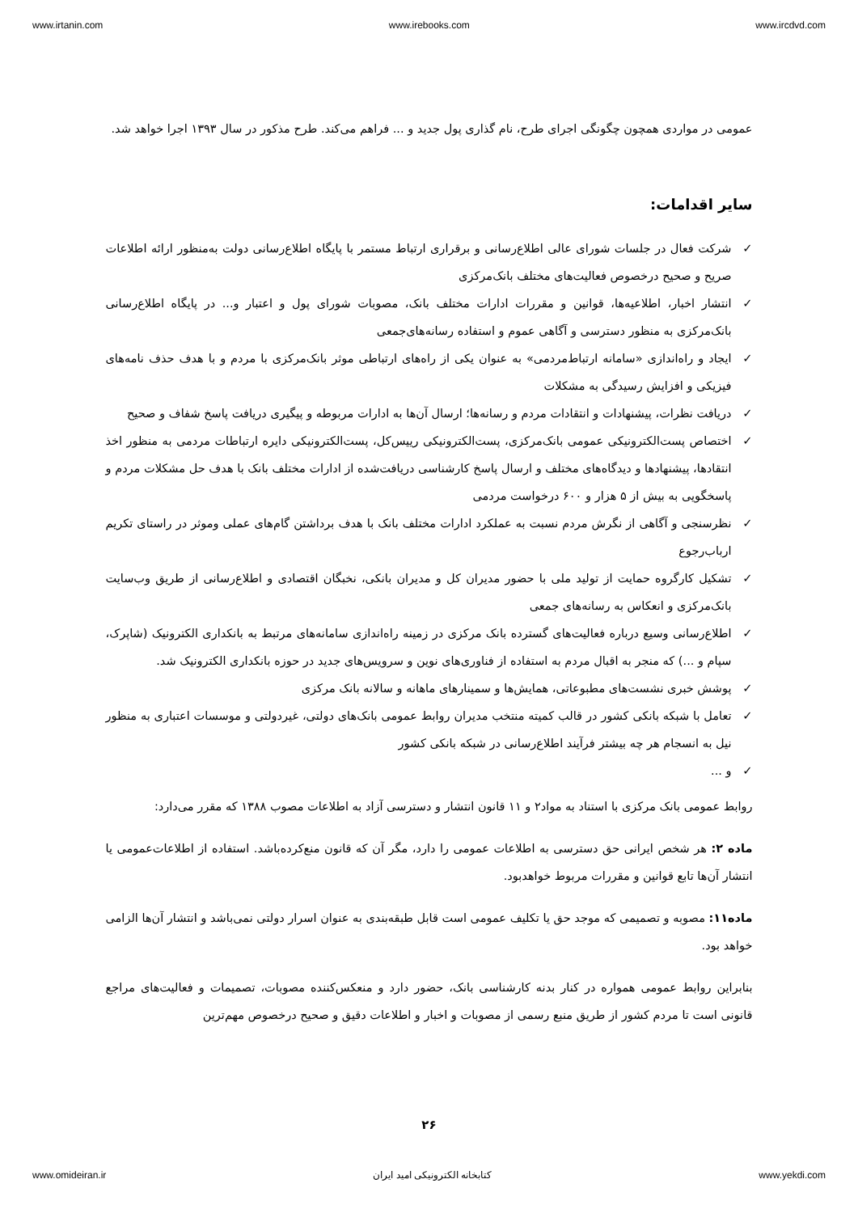www.irtanin.com www.irebooks.com www.ircdvd.com
عمومی در مواردی همچون چگونگی اجرای طرح، نام گذاری پول جدید و ... فراهم می‌کند. طرح مذکور در سال ۱۳۹۳ اجرا خواهد شد.
سایر اقدامات:
✓ شرکت فعال در جلسات شورای عالی اطلاع‌رسانی و برقراری ارتباط مستمر با پایگاه اطلاع‌رسانی دولت به‌منظور ارائه اطلاعات صریح و صحیح درخصوص فعالیت‌های مختلف بانک‌مرکزی
✓ انتشار اخبار، اطلاعیه‌ها، قوانین و مقررات ادارات مختلف بانک، مصوبات شورای پول و اعتبار و... در پایگاه اطلاع‌رسانی بانک‌مرکزی به منظور دسترسی و آگاهی عموم و استفاده رسانه‌های‌جمعی
✓ ایجاد و راه‌اندازی «سامانه ارتباط‌مردمی» به عنوان یکی از راه‌های ارتباطی موثر بانک‌مرکزی با مردم و با هدف حذف نامه‌های فیزیکی و افزایش رسیدگی به مشکلات
✓ دریافت نظرات، پیشنهادات و انتقادات مردم و رسانه‌ها؛ ارسال آن‌ها به ادارات مربوطه و پیگیری دریافت پاسخ شفاف و صحیح
✓ اختصاص پست‌الکترونیکی عمومی بانک‌مرکزی، پست‌الکترونیکی رییس‌کل، پست‌الکترونیکی دایره ارتباطات مردمی به منظور اخذ انتقادها، پیشنهادها و دیدگاه‌های مختلف و ارسال پاسخ کارشناسی دریافت‌شده از ادارات مختلف بانک با هدف حل مشکلات مردم و پاسخگویی به بیش از ۵ هزار و ۶۰۰ درخواست مردمی
✓ نظرسنجی و آگاهی از نگرش مردم نسبت به عملکرد ادارات مختلف بانک با هدف برداشتن گام‌های عملی وموثر در راستای تکریم ارباب‌رجوع
✓ تشکیل کارگروه حمایت از تولید ملی با حضور مدیران کل و مدیران بانکی، نخبگان اقتصادی و اطلاع‌رسانی از طریق وب‌سایت بانک‌مرکزی و انعکاس به رسانه‌های جمعی
✓ اطلاع‌رسانی وسیع درباره فعالیت‌های گسترده بانک مرکزی در زمینه راه‌اندازی سامانه‌های مرتبط به بانکداری الکترونیک (شاپرک، سپام و ...) که منجر به اقبال مردم به استفاده از فناوری‌های نوین و سرویس‌های جدید در حوزه بانکداری الکترونیک شد.
✓ پوشش خبری نشست‌های مطبوعاتی، همایش‌ها و سمینارهای ماهانه و سالانه بانک مرکزی
✓ تعامل با شبکه بانکی کشور در قالب کمیته منتخب مدیران روابط عمومی بانک‌های دولتی، غیردولتی و موسسات اعتباری به منظور نیل به انسجام هر چه بیشتر فرآیند اطلاع‌رسانی در شبکه بانکی کشور
✓ و ...
روابط عمومی بانک مرکزی با استناد به مواد۲ و ۱۱ قانون انتشار و دسترسی آزاد به اطلاعات مصوب ۱۳۸۸ که مقرر می‌دارد:
ماده ۲: هر شخص ایرانی حق دسترسی به اطلاعات عمومی را دارد، مگر آن که قانون منع‌کرده‌باشد. استفاده از اطلاعات‌عمومی یا انتشار آن‌ها تابع قوانین و مقررات مربوط خواهدبود.
ماده۱۱: مصوبه و تصمیمی که موجد حق یا تکلیف عمومی است قابل طبقه‌بندی به عنوان اسرار دولتی نمی‌باشد و انتشار آن‌ها الزامی خواهد بود.
بنابراین روابط عمومی همواره در کنار بدنه کارشناسی بانک، حضور دارد و منعکس‌کننده مصوبات، تصمیمات و فعالیت‌های مراجع قانونی است تا مردم کشور از طریق منبع رسمی از مصوبات و اخبار و اطلاعات دقیق و صحیح درخصوص مهم‌ترین
۲۶
www.omideiran.ir کتابخانه الکترونیکی امید ایران www.yekdi.com